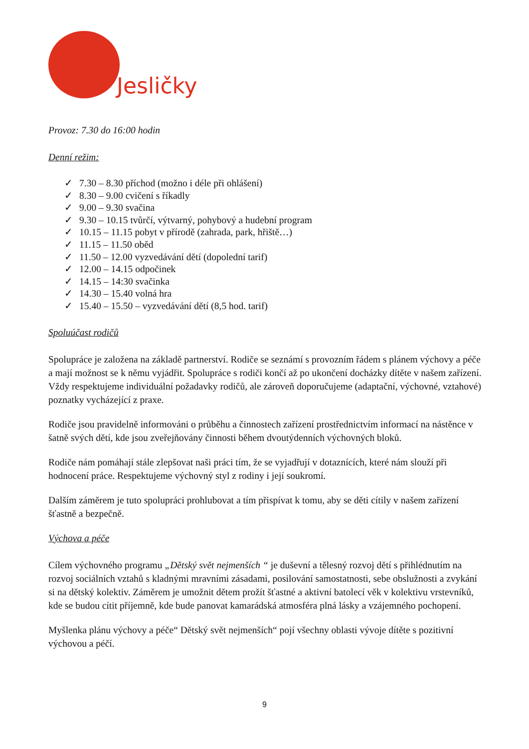Jesličky
Provoz: 7.30 do 16:00 hodin
Denní režim:
✓ 7.30 – 8.30 příchod (možno i déle při ohlášení)
✓ 8.30 – 9.00 cvičení s říkadly
✓ 9.00 – 9.30 svačina
✓ 9.30 – 10.15 tvůrčí, výtvarný, pohybový a hudební program
✓ 10.15 – 11.15 pobyt v přírodě (zahrada, park, hřiště…)
✓ 11.15 – 11.50 oběd
✓ 11.50 – 12.00 vyzvedávání dětí (dopolední tarif)
✓ 12.00 – 14.15 odpočinek
✓ 14.15 – 14:30 svačinka
✓ 14.30 – 15.40 volná hra
✓ 15.40 – 15.50 – vyzvedávání dětí (8,5 hod. tarif)
Spoluúčast rodičů
Spolupráce je založena na základě partnerství. Rodiče se seznámí s provozním řádem s plánem výchovy a péče a mají možnost se k němu vyjádřit. Spolupráce s rodiči končí až po ukončení docházky dítěte v našem zařízení. Vždy respektujeme individuální požadavky rodičů, ale zároveň doporučujeme (adaptační, výchovné, vztahové) poznatky vycházející z praxe.
Rodiče jsou pravidelně informováni o průběhu a činnostech zařízení prostřednictvím informací na nástěnce v šatně svých dětí, kde jsou zveřejňovány činnosti během dvoutýdenních výchovných bloků.
Rodiče nám pomáhají stále zlepšovat naši práci tím, že se vyjadřují v dotaznících, které nám slouží při hodnocení práce. Respektujeme výchovný styl z rodiny i její soukromí.
Dalším záměrem je tuto spolupráci prohlubovat a tím přispívat k tomu, aby se děti cítily v našem zařízení šťastně a bezpečně.
Výchova a péče
Cílem výchovného programu „Dětský svět nejmenších “ je duševní a tělesný rozvoj dětí s přihlédnutím na rozvoj sociálních vztahů s kladnými mravními zásadami, posilování samostatnosti, sebe obslužnosti a zvykání si na dětský kolektiv. Záměrem je umožnit dětem prožít šťastné a aktivní batolecí věk v kolektivu vrstevníků, kde se budou cítit příjemně, kde bude panovat kamarádská atmosféra plná lásky a vzájemného pochopení.
Myšlenka plánu výchovy a péče“ Dětský svět nejmenších“ pojí všechny oblasti vývoje dítěte s pozitivní výchovou a péčí.
9